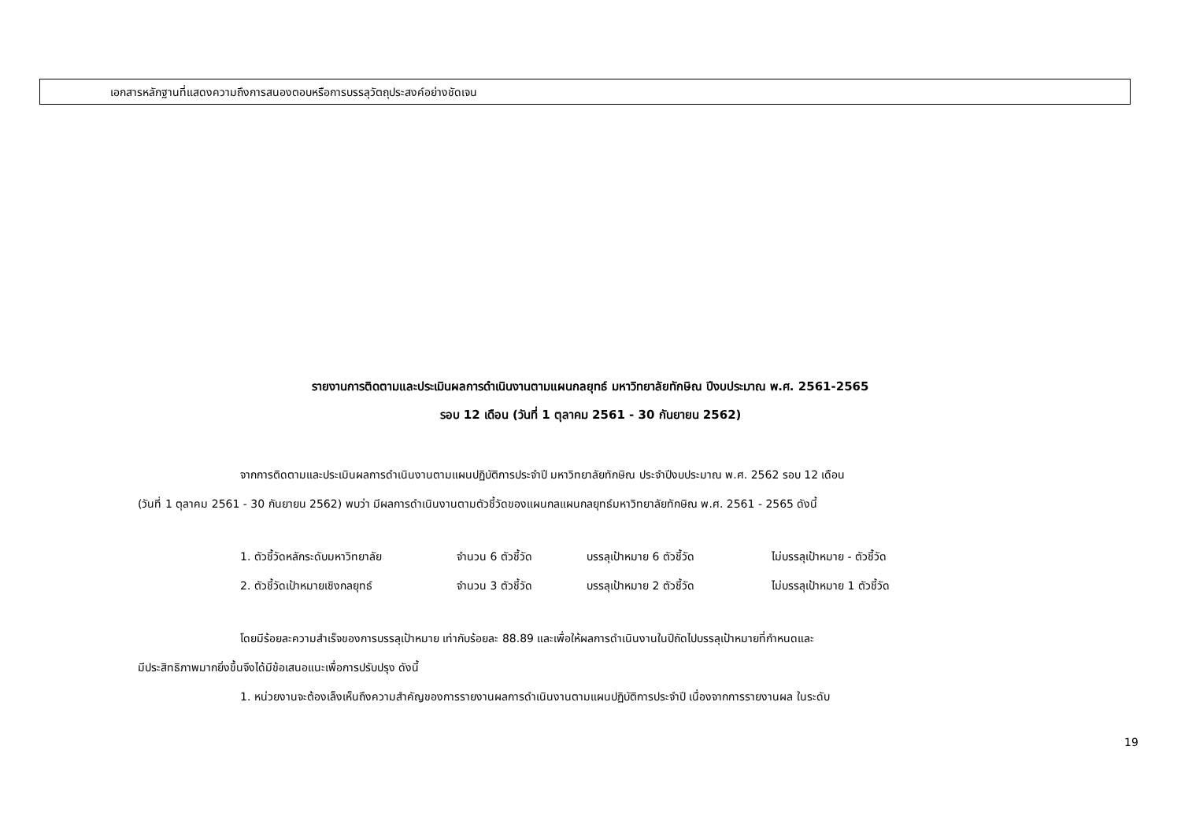เอกสารหลักฐานที่แสดงความถึงการสนองตอบหรือการบรรลุวัตถุประสงค์อย่างชัดเจน
รายงานการติดตามและประเมินผลการดำเนินงานตามแผนกลยุทธ์ มหาวิทยาลัยทักษิณ ปีงบประมาณ พ.ศ. 2561-2565
รอบ 12 เดือน (วันที่ 1 ตุลาคม 2561 - 30 กันยายน 2562)
จากการติดตามและประเมินผลการดำเนินงานตามแผนปฏิบัติการประจำปี มหาวิทยาลัยทักษิณ ประจำปีงบประมาณ พ.ศ. 2562 รอบ 12 เดือน
(วันที่ 1 ตุลาคม 2561 - 30 กันยายน 2562) พบว่า มีผลการดำเนินงานตามตัวชี้วัดของแผนกลแผนกลยุทธ์มหาวิทยาลัยทักษิณ พ.ศ. 2561 - 2565 ดังนี้
1. ตัวชี้วัดหลักระดับมหาวิทยาลัย จำนวน 6 ตัวชี้วัด บรรลุเป้าหมาย 6 ตัวชี้วัด ไม่บรรลุเป้าหมาย - ตัวชี้วัด
2. ตัวชี้วัดเป้าหมายเชิงกลยุทธ์ จำนวน 3 ตัวชี้วัด บรรลุเป้าหมาย 2 ตัวชี้วัด ไม่บรรลุเป้าหมาย 1 ตัวชี้วัด
โดยมีร้อยละความสำเร็จของการบรรลุเป้าหมาย เท่ากับร้อยละ 88.89 และเพื่อให้ผลการดำเนินงานในปีถัดไปบรรลุเป้าหมายที่กำหนดและ
มีประสิทธิภาพมากยิ่งขึ้นจึงได้มีข้อเสนอแนะเพื่อการปรับปรุง ดังนี้
1. หน่วยงานจะต้องเล็งเห็นถึงความสำคัญของการรายงานผลการดำเนินงานตามแผนปฏิบัติการประจำปี เนื่องจากการรายงานผล ในระดับ
19